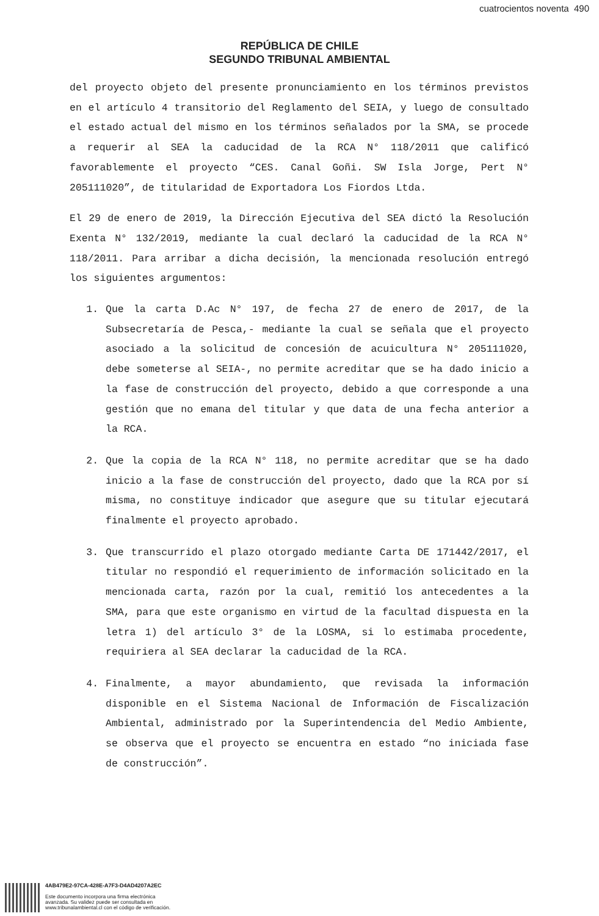cuatrocientos noventa 490
REPÚBLICA DE CHILE
SEGUNDO TRIBUNAL AMBIENTAL
del proyecto objeto del presente pronunciamiento en los términos previstos en el artículo 4 transitorio del Reglamento del SEIA, y luego de consultado el estado actual del mismo en los términos señalados por la SMA, se procede a requerir al SEA la caducidad de la RCA N° 118/2011 que calificó favorablemente el proyecto “CES. Canal Goñi. SW Isla Jorge, Pert N° 205111020”, de titularidad de Exportadora Los Fiordos Ltda.
El 29 de enero de 2019, la Dirección Ejecutiva del SEA dictó la Resolución Exenta N° 132/2019, mediante la cual declaró la caducidad de la RCA N° 118/2011. Para arribar a dicha decisión, la mencionada resolución entregó los siguientes argumentos:
1. Que la carta D.Ac N° 197, de fecha 27 de enero de 2017, de la Subsecretaría de Pesca,- mediante la cual se señala que el proyecto asociado a la solicitud de concesión de acuicultura N° 205111020, debe someterse al SEIA-, no permite acreditar que se ha dado inicio a la fase de construcción del proyecto, debido a que corresponde a una gestión que no emana del titular y que data de una fecha anterior a la RCA.
2. Que la copia de la RCA N° 118, no permite acreditar que se ha dado inicio a la fase de construcción del proyecto, dado que la RCA por sí misma, no constituye indicador que asegure que su titular ejecutará finalmente el proyecto aprobado.
3. Que transcurrido el plazo otorgado mediante Carta DE 171442/2017, el titular no respondió el requerimiento de información solicitado en la mencionada carta, razón por la cual, remitió los antecedentes a la SMA, para que este organismo en virtud de la facultad dispuesta en la letra 1) del artículo 3° de la LOSMA, si lo estimaba procedente, requiriera al SEA declarar la caducidad de la RCA.
4. Finalmente, a mayor abundamiento, que revisada la información disponible en el Sistema Nacional de Información de Fiscalización Ambiental, administrado por la Superintendencia del Medio Ambiente, se observa que el proyecto se encuentra en estado “no iniciada fase de construcción”.
4AB479E2-97CA-428E-A7F3-D4AD4207A2EC
Este documento incorpora una firma electrónica
avanzada. Su validez puede ser consultada en
www.tribunalambiental.cl con el código de verificación.